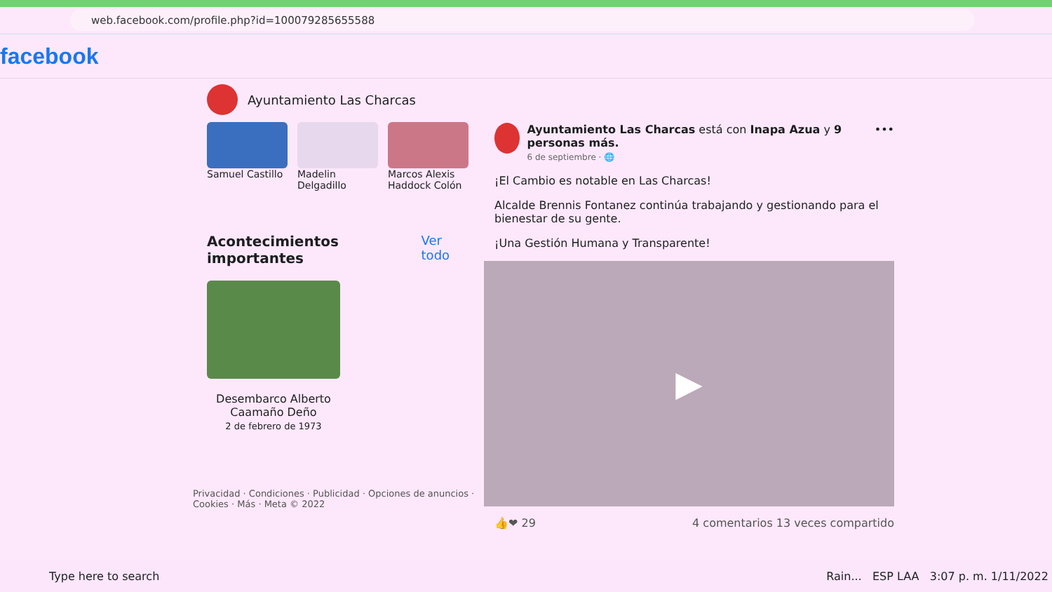web.facebook.com/profile.php?id=100079285655588
facebook
Ayuntamiento Las Charcas
Samuel Castillo
Madelin Delgadillo
Marcos Alexis Haddock Colón
Acontecimientos importantes Ver todo
Desembarco Alberto Caamaño Deño
2 de febrero de 1973
Privacidad · Condiciones · Publicidad · Opciones de anuncios · Cookies · Más · Meta © 2022
Ayuntamiento Las Charcas está con Inapa Azua y 9 personas más.
6 de septiembre · 🌐
•••
¡El Cambio es notable en Las Charcas!
Alcalde Brennis Fontanez continúa trabajando y gestionando para el bienestar de su gente.
¡Una Gestión Humana y Transparente!
▶
👍❤ 29 4 comentarios 13 veces compartido
Type here to search Rain... ESP LAA 3:07 p. m. 1/11/2022